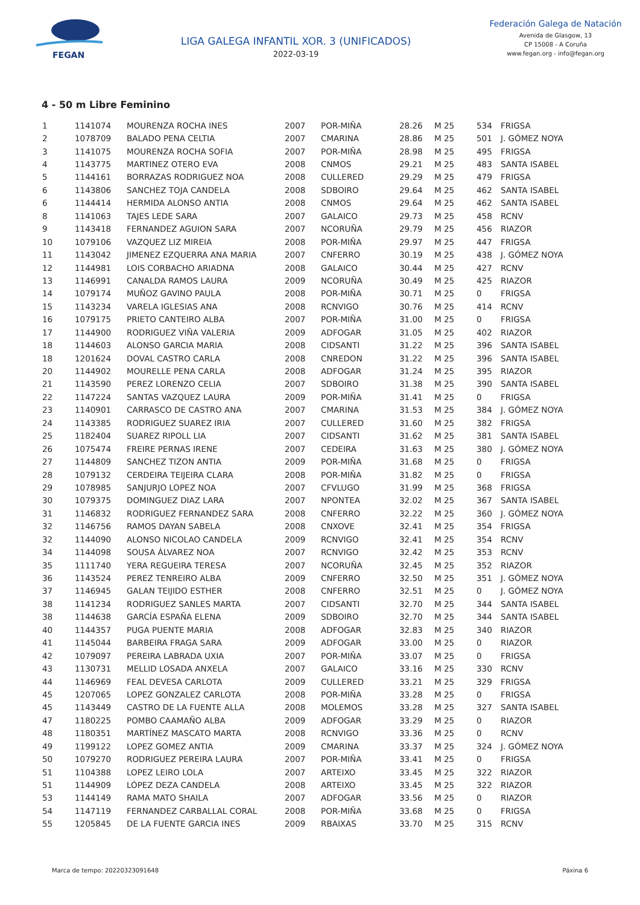FEGAN
LIGA GALEGA INFANTIL XOR. 3 (UNIFICADOS)
2022-03-19
Federación Galega de Natación
Avenida de Glasgow, 13
CP 15008 - A Coruña
www.fegan.org - info@fegan.org
4 - 50 m Libre Feminino
| 1 | 1141074 | MOURENZA ROCHA INES | 2007 | POR-MIÑA | 28.26 | M 25 | 534 | FRIGSA |
| 2 | 1078709 | BALADO PENA CELTIA | 2007 | CMARINA | 28.86 | M 25 | 501 | J. GÓMEZ NOYA |
| 3 | 1141075 | MOURENZA ROCHA SOFIA | 2007 | POR-MIÑA | 28.98 | M 25 | 495 | FRIGSA |
| 4 | 1143775 | MARTINEZ OTERO EVA | 2008 | CNMOS | 29.21 | M 25 | 483 | SANTA ISABEL |
| 5 | 1144161 | BORRAZAS RODRIGUEZ NOA | 2008 | CULLERED | 29.29 | M 25 | 479 | FRIGSA |
| 6 | 1143806 | SANCHEZ TOJA CANDELA | 2008 | SDBOIRO | 29.64 | M 25 | 462 | SANTA ISABEL |
| 6 | 1144414 | HERMIDA ALONSO ANTIA | 2008 | CNMOS | 29.64 | M 25 | 462 | SANTA ISABEL |
| 8 | 1141063 | TAJES LEDE SARA | 2007 | GALAICO | 29.73 | M 25 | 458 | RCNV |
| 9 | 1143418 | FERNANDEZ AGUION SARA | 2007 | NCORUÑA | 29.79 | M 25 | 456 | RIAZOR |
| 10 | 1079106 | VAZQUEZ LIZ MIREIA | 2008 | POR-MIÑA | 29.97 | M 25 | 447 | FRIGSA |
| 11 | 1143042 | JIMENEZ EZQUERRA ANA MARIA | 2007 | CNFERRO | 30.19 | M 25 | 438 | J. GÓMEZ NOYA |
| 12 | 1144981 | LOIS CORBACHO ARIADNA | 2008 | GALAICO | 30.44 | M 25 | 427 | RCNV |
| 13 | 1146991 | CANALDA RAMOS LAURA | 2009 | NCORUÑA | 30.49 | M 25 | 425 | RIAZOR |
| 14 | 1079174 | MUÑOZ GAVINO PAULA | 2008 | POR-MIÑA | 30.71 | M 25 | 0 | FRIGSA |
| 15 | 1143234 | VARELA IGLESIAS ANA | 2008 | RCNVIGO | 30.76 | M 25 | 414 | RCNV |
| 16 | 1079175 | PRIETO CANTEIRO ALBA | 2007 | POR-MIÑA | 31.00 | M 25 | 0 | FRIGSA |
| 17 | 1144900 | RODRIGUEZ VIÑA VALERIA | 2009 | ADFOGAR | 31.05 | M 25 | 402 | RIAZOR |
| 18 | 1144603 | ALONSO GARCIA MARIA | 2008 | CIDSANTI | 31.22 | M 25 | 396 | SANTA ISABEL |
| 18 | 1201624 | DOVAL CASTRO CARLA | 2008 | CNREDON | 31.22 | M 25 | 396 | SANTA ISABEL |
| 20 | 1144902 | MOURELLE PENA CARLA | 2008 | ADFOGAR | 31.24 | M 25 | 395 | RIAZOR |
| 21 | 1143590 | PEREZ LORENZO CELIA | 2007 | SDBOIRO | 31.38 | M 25 | 390 | SANTA ISABEL |
| 22 | 1147224 | SANTAS VAZQUEZ LAURA | 2009 | POR-MIÑA | 31.41 | M 25 | 0 | FRIGSA |
| 23 | 1140901 | CARRASCO DE CASTRO ANA | 2007 | CMARINA | 31.53 | M 25 | 384 | J. GÓMEZ NOYA |
| 24 | 1143385 | RODRIGUEZ SUAREZ IRIA | 2007 | CULLERED | 31.60 | M 25 | 382 | FRIGSA |
| 25 | 1182404 | SUAREZ RIPOLL LIA | 2007 | CIDSANTI | 31.62 | M 25 | 381 | SANTA ISABEL |
| 26 | 1075474 | FREIRE PERNAS IRENE | 2007 | CEDEIRA | 31.63 | M 25 | 380 | J. GÓMEZ NOYA |
| 27 | 1144809 | SANCHEZ TIZON ANTIA | 2009 | POR-MIÑA | 31.68 | M 25 | 0 | FRIGSA |
| 28 | 1079132 | CERDEIRA TEIJEIRA CLARA | 2008 | POR-MIÑA | 31.82 | M 25 | 0 | FRIGSA |
| 29 | 1078985 | SANJURJO LOPEZ NOA | 2007 | CFVLUGO | 31.99 | M 25 | 368 | FRIGSA |
| 30 | 1079375 | DOMINGUEZ DIAZ LARA | 2007 | NPONTEA | 32.02 | M 25 | 367 | SANTA ISABEL |
| 31 | 1146832 | RODRIGUEZ FERNANDEZ SARA | 2008 | CNFERRO | 32.22 | M 25 | 360 | J. GÓMEZ NOYA |
| 32 | 1146756 | RAMOS DAYAN SABELA | 2008 | CNXOVE | 32.41 | M 25 | 354 | FRIGSA |
| 32 | 1144090 | ALONSO NICOLAO CANDELA | 2009 | RCNVIGO | 32.41 | M 25 | 354 | RCNV |
| 34 | 1144098 | SOUSA ÁLVAREZ NOA | 2007 | RCNVIGO | 32.42 | M 25 | 353 | RCNV |
| 35 | 1111740 | YERA REGUEIRA TERESA | 2007 | NCORUÑA | 32.45 | M 25 | 352 | RIAZOR |
| 36 | 1143524 | PEREZ TENREIRO ALBA | 2009 | CNFERRO | 32.50 | M 25 | 351 | J. GÓMEZ NOYA |
| 37 | 1146945 | GALAN TEIJIDO ESTHER | 2008 | CNFERRO | 32.51 | M 25 | 0 | J. GÓMEZ NOYA |
| 38 | 1141234 | RODRIGUEZ SANLES MARTA | 2007 | CIDSANTI | 32.70 | M 25 | 344 | SANTA ISABEL |
| 38 | 1144638 | GARCÍA ESPAÑA ELENA | 2009 | SDBOIRO | 32.70 | M 25 | 344 | SANTA ISABEL |
| 40 | 1144357 | PUGA PUENTE MARIA | 2008 | ADFOGAR | 32.83 | M 25 | 340 | RIAZOR |
| 41 | 1145044 | BARBEIRA FRAGA SARA | 2009 | ADFOGAR | 33.00 | M 25 | 0 | RIAZOR |
| 42 | 1079097 | PEREIRA LABRADA UXIA | 2007 | POR-MIÑA | 33.07 | M 25 | 0 | FRIGSA |
| 43 | 1130731 | MELLID LOSADA ANXELA | 2007 | GALAICO | 33.16 | M 25 | 330 | RCNV |
| 44 | 1146969 | FEAL DEVESA CARLOTA | 2009 | CULLERED | 33.21 | M 25 | 329 | FRIGSA |
| 45 | 1207065 | LOPEZ GONZALEZ CARLOTA | 2008 | POR-MIÑA | 33.28 | M 25 | 0 | FRIGSA |
| 45 | 1143449 | CASTRO DE LA FUENTE ALLA | 2008 | MOLEMOS | 33.28 | M 25 | 327 | SANTA ISABEL |
| 47 | 1180225 | POMBO CAAMAÑO ALBA | 2009 | ADFOGAR | 33.29 | M 25 | 0 | RIAZOR |
| 48 | 1180351 | MARTÍNEZ MASCATO MARTA | 2008 | RCNVIGO | 33.36 | M 25 | 0 | RCNV |
| 49 | 1199122 | LOPEZ GOMEZ ANTIA | 2009 | CMARINA | 33.37 | M 25 | 324 | J. GÓMEZ NOYA |
| 50 | 1079270 | RODRIGUEZ PEREIRA LAURA | 2007 | POR-MIÑA | 33.41 | M 25 | 0 | FRIGSA |
| 51 | 1104388 | LOPEZ LEIRO LOLA | 2007 | ARTEIXO | 33.45 | M 25 | 322 | RIAZOR |
| 51 | 1144909 | LÓPEZ DEZA CANDELA | 2008 | ARTEIXO | 33.45 | M 25 | 322 | RIAZOR |
| 53 | 1144149 | RAMA MATO SHAILA | 2007 | ADFOGAR | 33.56 | M 25 | 0 | RIAZOR |
| 54 | 1147119 | FERNANDEZ CARBALLAL CORAL | 2008 | POR-MIÑA | 33.68 | M 25 | 0 | FRIGSA |
| 55 | 1205845 | DE LA FUENTE GARCIA INES | 2009 | RBAIXAS | 33.70 | M 25 | 315 | RCNV |
Marca de tempo: 20220323091648 Páxina 6